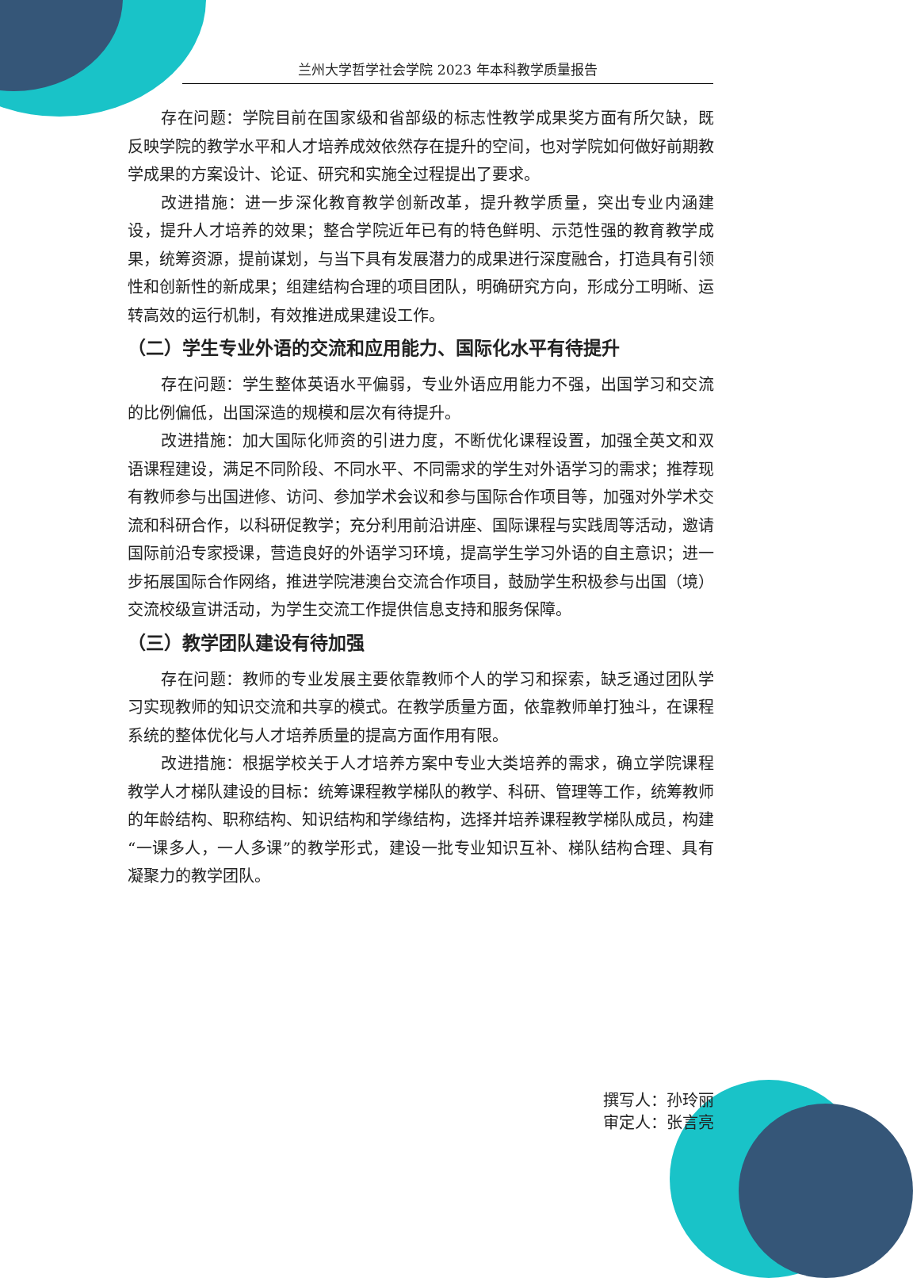兰州大学哲学社会学院 2023 年本科教学质量报告
存在问题：学院目前在国家级和省部级的标志性教学成果奖方面有所欠缺，既反映学院的教学水平和人才培养成效依然存在提升的空间，也对学院如何做好前期教学成果的方案设计、论证、研究和实施全过程提出了要求。
改进措施：进一步深化教育教学创新改革，提升教学质量，突出专业内涵建设，提升人才培养的效果；整合学院近年已有的特色鲜明、示范性强的教育教学成果，统筹资源，提前谋划，与当下具有发展潜力的成果进行深度融合，打造具有引领性和创新性的新成果；组建结构合理的项目团队，明确研究方向，形成分工明晰、运转高效的运行机制，有效推进成果建设工作。
（二）学生专业外语的交流和应用能力、国际化水平有待提升
存在问题：学生整体英语水平偏弱，专业外语应用能力不强，出国学习和交流的比例偏低，出国深造的规模和层次有待提升。
改进措施：加大国际化师资的引进力度，不断优化课程设置，加强全英文和双语课程建设，满足不同阶段、不同水平、不同需求的学生对外语学习的需求；推荐现有教师参与出国进修、访问、参加学术会议和参与国际合作项目等，加强对外学术交流和科研合作，以科研促教学；充分利用前沿讲座、国际课程与实践周等活动，邀请国际前沿专家授课，营造良好的外语学习环境，提高学生学习外语的自主意识；进一步拓展国际合作网络，推进学院港澳台交流合作项目，鼓励学生积极参与出国（境）交流校级宣讲活动，为学生交流工作提供信息支持和服务保障。
（三）教学团队建设有待加强
存在问题：教师的专业发展主要依靠教师个人的学习和探索，缺乏通过团队学习实现教师的知识交流和共享的模式。在教学质量方面，依靠教师单打独斗，在课程系统的整体优化与人才培养质量的提高方面作用有限。
改进措施：根据学校关于人才培养方案中专业大类培养的需求，确立学院课程教学人才梯队建设的目标：统筹课程教学梯队的教学、科研、管理等工作，统筹教师的年龄结构、职称结构、知识结构和学缘结构，选择并培养课程教学梯队成员，构建“一课多人，一人多课”的教学形式，建设一批专业知识互补、梯队结构合理、具有凝聚力的教学团队。
撰写人：孙玲丽
审定人：张言亮